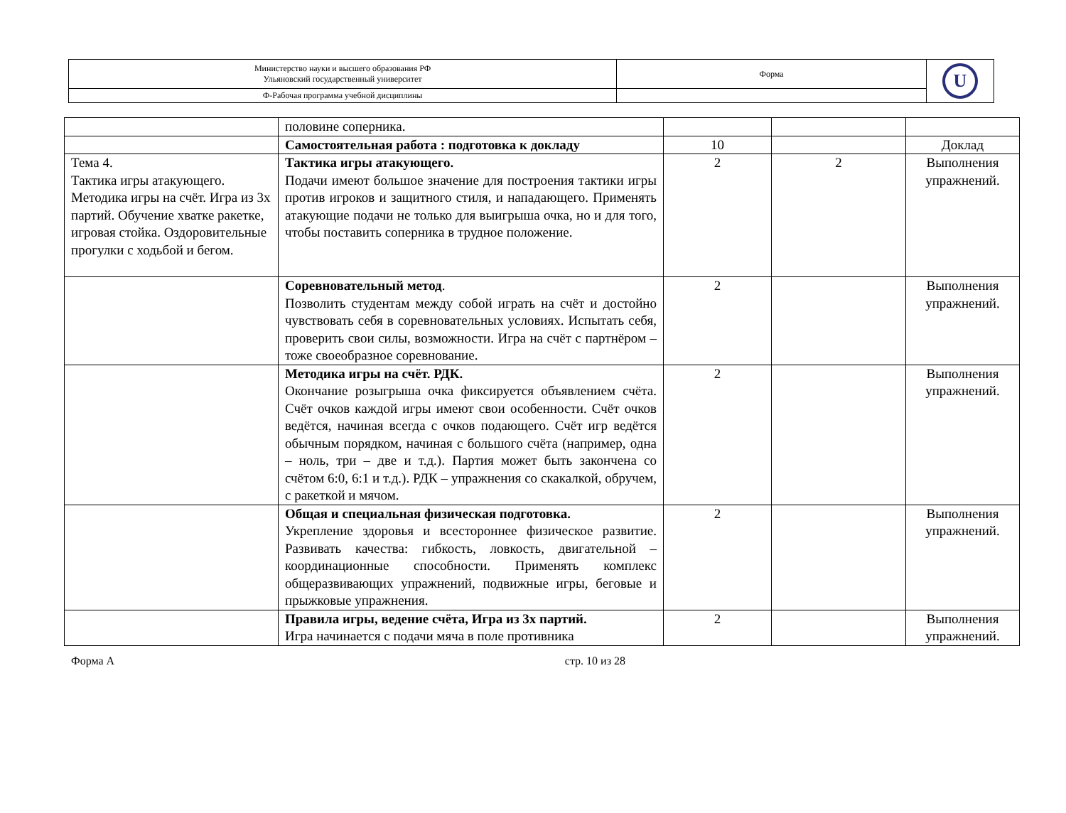| Министерство науки и высшего образования РФ Ульяновский государственный университет | Форма | U |
| Ф-Рабочая программа учебной дисциплины | | |
| | половине соперника. | | | |
| | Самостоятельная работа : подготовка к докладу | 10 | | Доклад |
| Тема 4. Тактика игры атакующего. Методика игры на счёт. Игра из 3х партий. Обучение хватке ракетке, игровая стойка. Оздоровительные прогулки с ходьбой и бегом. | Тактика игры атакующего. Подачи имеют большое значение для построения тактики игры против игроков и защитного стиля, и нападающего. Применять атакующие подачи не только для выигрыша очка, но и для того, чтобы поставить соперника в трудное положение. | 2 | 2 | Выполнения упражнений. |
| | Соревновательный метод . Позволить студентам между собой играть на счёт и достойно чувствовать себя в соревновательных условиях. Испытать себя, проверить свои силы, возможности. Игра на счёт с партнёром – тоже своеобразное соревнование. | 2 | | Выполнения упражнений. |
| | Методика игры на счёт. РДК. Окончание розыгрыша очка фиксируется объявлением счёта. Счёт очков каждой игры имеют свои особенности. Счёт очков ведётся, начиная всегда с очков подающего. Счёт игр ведётся обычным порядком, начиная с большого счёта (например, одна – ноль, три – две и т.д.). Партия может быть закончена со счётом 6:0, 6:1 и т.д.). РДК – упражнения со скакалкой, обручем, с ракеткой и мячом. | 2 | | Выполнения упражнений. |
| | Общая и специальная физическая подготовка. Укрепление здоровья и всестороннее физическое развитие. Развивать качества: гибкость, ловкость, двигательной – координационные способности. Применять комплекс общеразвивающих упражнений, подвижные игры, беговые и прыжковые упражнения. | 2 | | Выполнения упражнений. |
| | Правила игры, ведение счёта, Игра из 3х партий. Игра начинается с подачи мяча в поле противника | 2 | | Выполнения упражнений. |
Форма А стр. 10 из 28